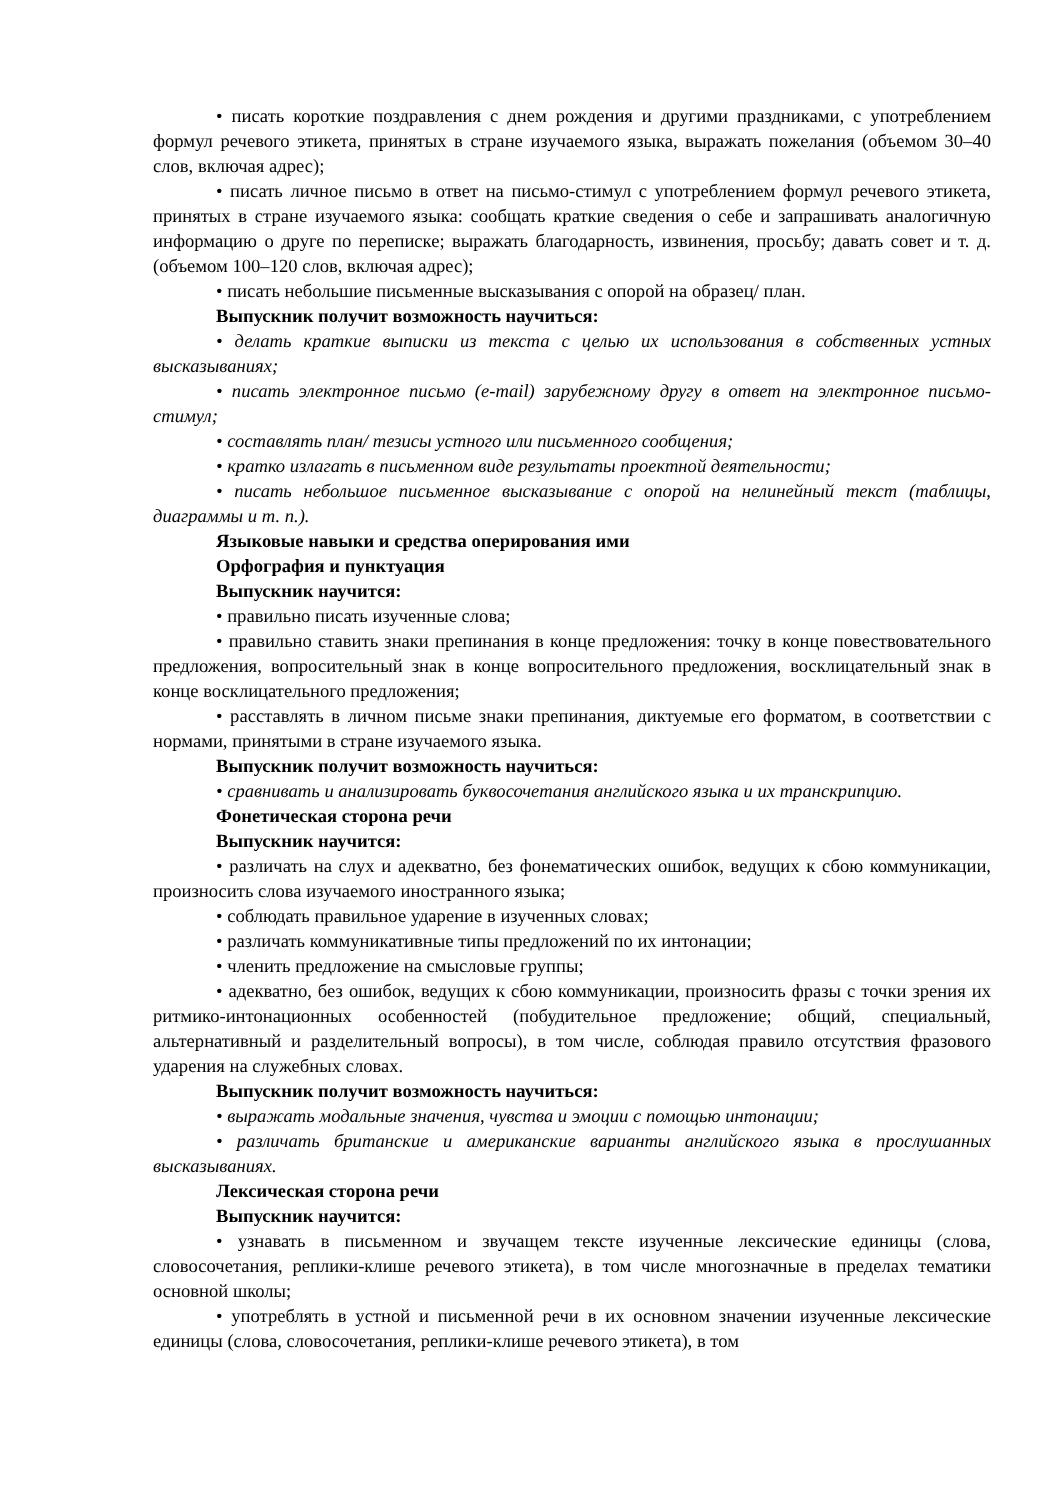• писать короткие поздравления с днем рождения и другими праздниками, с употреблением формул речевого этикета, принятых в стране изучаемого языка, выражать пожелания (объемом 30–40 слов, включая адрес);
• писать личное письмо в ответ на письмо-стимул с употреблением формул речевого этикета, принятых в стране изучаемого языка: сообщать краткие сведения о себе и запрашивать аналогичную информацию о друге по переписке; выражать благодарность, извинения, просьбу; давать совет и т. д. (объемом 100–120 слов, включая адрес);
• писать небольшие письменные высказывания с опорой на образец/ план.
Выпускник получит возможность научиться:
• делать краткие выписки из текста с целью их использования в собственных устных высказываниях;
• писать электронное письмо (e-mail) зарубежному другу в ответ на электронное письмо-стимул;
• составлять план/ тезисы устного или письменного сообщения;
• кратко излагать в письменном виде результаты проектной деятельности;
• писать небольшое письменное высказывание с опорой на нелинейный текст (таблицы, диаграммы и т. п.).
Языковые навыки и средства оперирования ими
Орфография и пунктуация
Выпускник научится:
• правильно писать изученные слова;
• правильно ставить знаки препинания в конце предложения: точку в конце повествовательного предложения, вопросительный знак в конце вопросительного предложения, восклицательный знак в конце восклицательного предложения;
• расставлять в личном письме знаки препинания, диктуемые его форматом, в соответствии с нормами, принятыми в стране изучаемого языка.
Выпускник получит возможность научиться:
• сравнивать и анализировать буквосочетания английского языка и их транскрипцию.
Фонетическая сторона речи
Выпускник научится:
• различать на слух и адекватно, без фонематических ошибок, ведущих к сбою коммуникации, произносить слова изучаемого иностранного языка;
• соблюдать правильное ударение в изученных словах;
• различать коммуникативные типы предложений по их интонации;
• членить предложение на смысловые группы;
• адекватно, без ошибок, ведущих к сбою коммуникации, произносить фразы с точки зрения их ритмико-интонационных особенностей (побудительное предложение; общий, специальный, альтернативный и разделительный вопросы), в том числе, соблюдая правило отсутствия фразового ударения на служебных словах.
Выпускник получит возможность научиться:
• выражать модальные значения, чувства и эмоции с помощью интонации;
• различать британские и американские варианты английского языка в прослушанных высказываниях.
Лексическая сторона речи
Выпускник научится:
• узнавать в письменном и звучащем тексте изученные лексические единицы (слова, словосочетания, реплики-клише речевого этикета), в том числе многозначные в пределах тематики основной школы;
• употреблять в устной и письменной речи в их основном значении изученные лексические единицы (слова, словосочетания, реплики-клише речевого этикета), в том